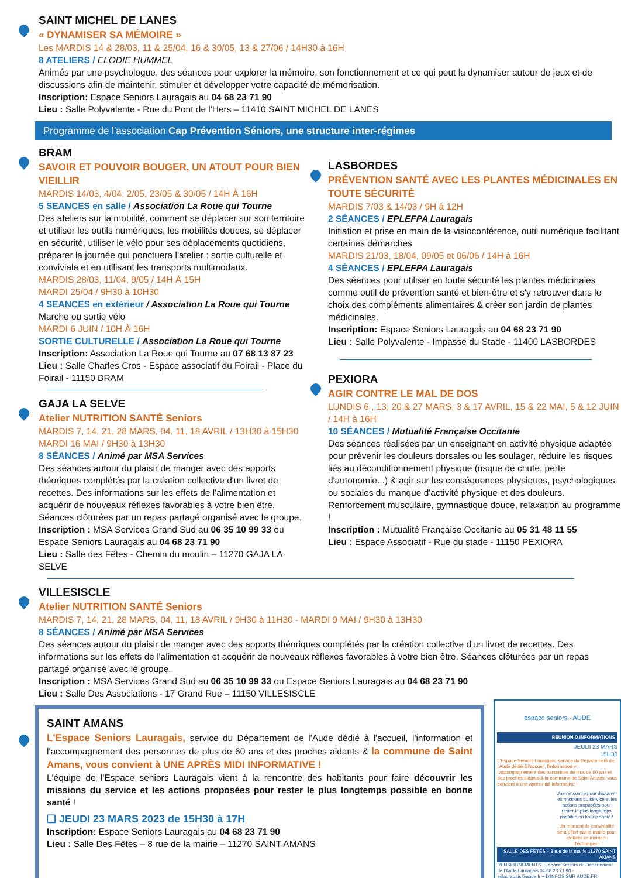SAINT MICHEL DE LANES
« DYNAMISER SA MÉMOIRE »
Les MARDIS 14 & 28/03, 11 & 25/04, 16 & 30/05, 13 & 27/06 / 14H30 à 16H
8 ATELIERS / ELODIE HUMMEL
Animés par une psychologue, des séances pour explorer la mémoire, son fonctionnement et ce qui peut la dynamiser autour de jeux et de discussions afin de maintenir, stimuler et développer votre capacité de mémorisation.
Inscription: Espace Seniors Lauragais au 04 68 23 71 90
Lieu : Salle Polyvalente - Rue du Pont de l'Hers – 11410 SAINT MICHEL DE LANES
Programme de l'association Cap Prévention Séniors, une structure inter-régimes
BRAM
SAVOIR ET POUVOIR BOUGER, UN ATOUT POUR BIEN VIEILLIR
MARDIS 14/03, 4/04, 2/05, 23/05 & 30/05 / 14H À 16H
5 SEANCES en salle / Association La Roue qui Tourne
Des ateliers sur la mobilité, comment se déplacer sur son territoire et utiliser les outils numériques, les mobilités douces, se déplacer en sécurité, utiliser le vélo pour ses déplacements quotidiens, préparer la journée qui ponctuera l'atelier : sortie culturelle et conviviale et en utilisant les transports multimodaux.
MARDIS 28/03, 11/04, 9/05 / 14H À 15H
MARDI 25/04 / 9H30 à 10H30
4 SEANCES en extérieur / Association La Roue qui Tourne
Marche ou sortie vélo
MARDI 6 JUIN / 10H À 16H
SORTIE CULTURELLE / Association La Roue qui Tourne
Inscription: Association La Roue qui Tourne au 07 68 13 87 23
Lieu : Salle Charles Cros - Espace associatif du Foirail - Place du Foirail - 11150 BRAM
GAJA LA SELVE
Atelier NUTRITION SANTÉ Seniors
MARDIS 7, 14, 21, 28 MARS, 04, 11, 18 AVRIL / 13H30 à 15H30
MARDI 16 MAI / 9H30 à 13H30
8 SÉANCES / Animé par MSA Services
Des séances autour du plaisir de manger avec des apports théoriques complétés par la création collective d'un livret de recettes. Des informations sur les effets de l'alimentation et acquérir de nouveaux réflexes favorables à votre bien être. Séances clôturées par un repas partagé organisé avec le groupe.
Inscription : MSA Services Grand Sud au 06 35 10 99 33 ou Espace Seniors Lauragais au 04 68 23 71 90
Lieu : Salle des Fêtes - Chemin du moulin – 11270 GAJA LA SELVE
LASBORDES
PRÉVENTION SANTÉ AVEC LES PLANTES MÉDICINALES EN TOUTE SÉCURITÉ
MARDIS 7/03 & 14/03 / 9H à 12H
2 SÉANCES / EPLEFPA Lauragais
Initiation et prise en main de la visioconférence, outil numérique facilitant certaines démarches
MARDIS 21/03, 18/04, 09/05 et 06/06 / 14H à 16H
4 SÉANCES / EPLEFPA Lauragais
Des séances pour utiliser en toute sécurité les plantes médicinales comme outil de prévention santé et bien-être et s'y retrouver dans le choix des compléments alimentaires & créer son jardin de plantes médicinales.
Inscription: Espace Seniors Lauragais au 04 68 23 71 90
Lieu : Salle Polyvalente - Impasse du Stade - 11400 LASBORDES
PEXIORA
AGIR CONTRE LE MAL DE DOS
LUNDIS 6 , 13, 20 & 27 MARS, 3 & 17 AVRIL, 15 & 22 MAI, 5 & 12 JUIN / 14H à 16H
10 SÉANCES / Mutualité Française Occitanie
Des séances réalisées par un enseignant en activité physique adaptée pour prévenir les douleurs dorsales ou les soulager, réduire les risques liés au déconditionnement physique (risque de chute, perte d'autonomie...) & agir sur les conséquences physiques, psychologiques ou sociales du manque d'activité physique et des douleurs. Renforcement musculaire, gymnastique douce, relaxation au programme !
Inscription : Mutualité Française Occitanie au 05 31 48 11 55
Lieu : Espace Associatif - Rue du stade - 11150 PEXIORA
VILLESISCLE
Atelier NUTRITION SANTÉ Seniors
MARDIS 7, 14, 21, 28 MARS, 04, 11, 18 AVRIL / 9H30 à 11H30 - MARDI 9 MAI / 9H30 à 13H30
8 SÉANCES / Animé par MSA Services
Des séances autour du plaisir de manger avec des apports théoriques complétés par la création collective d'un livret de recettes. Des informations sur les effets de l'alimentation et acquérir de nouveaux réflexes favorables à votre bien être. Séances clôturées par un repas partagé organisé avec le groupe.
Inscription : MSA Services Grand Sud au 06 35 10 99 33 ou Espace Seniors Lauragais au 04 68 23 71 90
Lieu : Salle Des Associations - 17 Grand Rue – 11150 VILLESISCLE
SAINT AMANS
L'Espace Seniors Lauragais, service du Département de l'Aude dédié à l'accueil, l'information et l'accompagnement des personnes de plus de 60 ans et des proches aidants & la commune de Saint Amans, vous convient à UNE APRÈS MIDI INFORMATIVE !
L'équipe de l'Espace seniors Lauragais vient à la rencontre des habitants pour faire découvrir les missions du service et les actions proposées pour rester le plus longtemps possible en bonne santé !
❑ JEUDI 23 MARS 2023 de 15H30 à 17H
Inscription: Espace Seniors Lauragais au 04 68 23 71 90
Lieu : Salle Des Fêtes – 8 rue de la mairie – 11270 SAINT AMANS
espace seniors · AUDE
REUNION D INFORMATIONS
JEUDI 23 MARS
15H30
L'Espace Seniors Lauragais, service du Département de l'Aude dédié à l'accueil, l'information et l'accompagnement des personnes de plus de 60 ans et des proches aidants & la commune de Saint Amans, vous convient à une après midi informative !
Une rencontre pour découvrir les missions du service et les actions proposées pour rester le plus longtemps possible en bonne santé !
Un moment de convivialité sera offert par la mairie pour clôturer ce moment d'échanges !
SALLE DES FÊTES – 8 rue de la mairie 11270 SAINT AMANS
RENSEIGNEMENTS : Espace Seniors du Département de l'Aude Lauragais 04 68 23 71 90 - eslauragais@aude.fr + D'INFOS SUR AUDE.FR